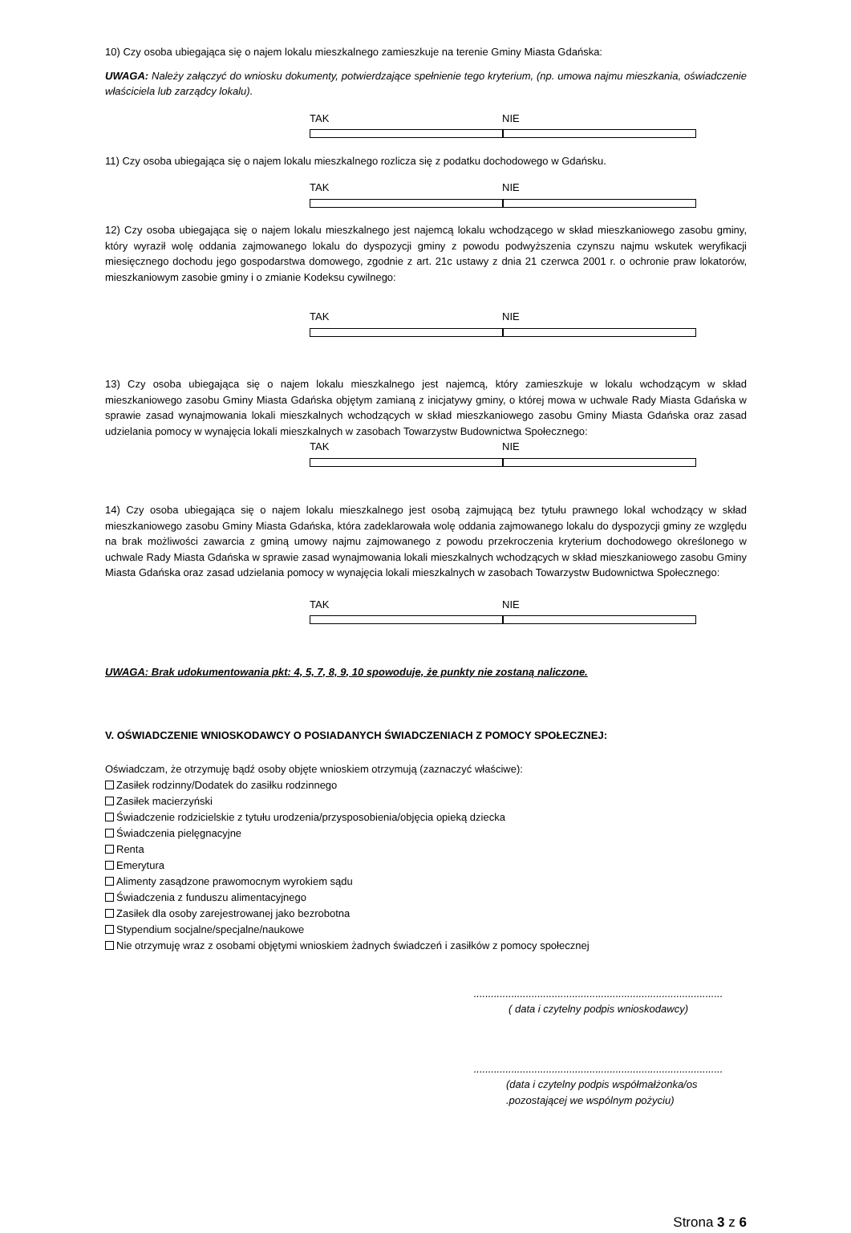10) Czy osoba ubiegająca się o najem lokalu mieszkalnego zamieszkuje na terenie Gminy Miasta Gdańska:
UWAGA: Należy załączyć do wniosku dokumenty, potwierdzające spełnienie tego kryterium, (np. umowa najmu mieszkania, oświadczenie właściciela lub zarządcy lokalu).
TAK NIE
11) Czy osoba ubiegająca się o najem lokalu mieszkalnego rozlicza się z podatku dochodowego w Gdańsku.
TAK NIE
12) Czy osoba ubiegająca się o najem lokalu mieszkalnego jest najemcą lokalu wchodzącego w skład mieszkaniowego zasobu gminy, który wyraził wolę oddania zajmowanego lokalu do dyspozycji gminy z powodu podwyższenia czynszu najmu wskutek weryfikacji miesięcznego dochodu jego gospodarstwa domowego, zgodnie z art. 21c ustawy z dnia 21 czerwca 2001 r. o ochronie praw lokatorów, mieszkaniowym zasobie gminy i o zmianie Kodeksu cywilnego:
TAK NIE
13) Czy osoba ubiegająca się o najem lokalu mieszkalnego jest najemcą, który zamieszkuje w lokalu wchodzącym w skład mieszkaniowego zasobu Gminy Miasta Gdańska objętym zamianą z inicjatywy gminy, o której mowa w uchwale Rady Miasta Gdańska w sprawie zasad wynajmowania lokali mieszkalnych wchodzących w skład mieszkaniowego zasobu Gminy Miasta Gdańska oraz zasad udzielania pomocy w wynajęcia lokali mieszkalnych w zasobach Towarzystw Budownictwa Społecznego:
TAK NIE
14) Czy osoba ubiegająca się o najem lokalu mieszkalnego jest osobą zajmującą bez tytułu prawnego lokal wchodzący w skład mieszkaniowego zasobu Gminy Miasta Gdańska, która zadeklarowała wolę oddania zajmowanego lokalu do dyspozycji gminy ze względu na brak możliwości zawarcia z gminą umowy najmu zajmowanego z powodu przekroczenia kryterium dochodowego określonego w uchwale Rady Miasta Gdańska w sprawie zasad wynajmowania lokali mieszkalnych wchodzących w skład mieszkaniowego zasobu Gminy Miasta Gdańska oraz zasad udzielania pomocy w wynajęcia lokali mieszkalnych w zasobach Towarzystw Budownictwa Społecznego:
TAK NIE
UWAGA: Brak udokumentowania pkt: 4, 5, 7, 8, 9, 10 spowoduje, że punkty nie zostaną naliczone.
V. OŚWIADCZENIE WNIOSKODAWCY O POSIADANYCH ŚWIADCZENIACH Z POMOCY SPOŁECZNEJ:
Oświadczam, że otrzymuję bądź osoby objęte wnioskiem otrzymują (zaznaczyć właściwe):
Zasiłek rodzinny/Dodatek do zasiłku rodzinnego
Zasiłek macierzyński
Świadczenie rodzicielskie z tytułu urodzenia/przysposobienia/objęcia opieką dziecka
Świadczenia pielęgnacyjne
Renta
Emerytura
Alimenty zasądzone prawomocnym wyrokiem sądu
Świadczenia z funduszu alimentacyjnego
Zasiłek dla osoby zarejestrowanej jako bezrobotna
Stypendium socjalne/specjalne/naukowe
Nie otrzymuję wraz z osobami objętymi wnioskiem żadnych świadczeń i zasiłków z pomocy społecznej
......................................................................................
( data i czytelny podpis wnioskodawcy)
......................................................................................
(data i czytelny podpis współmałżonka/os
.pozostającej we wspólnym pożyciu)
Strona 3 z 6